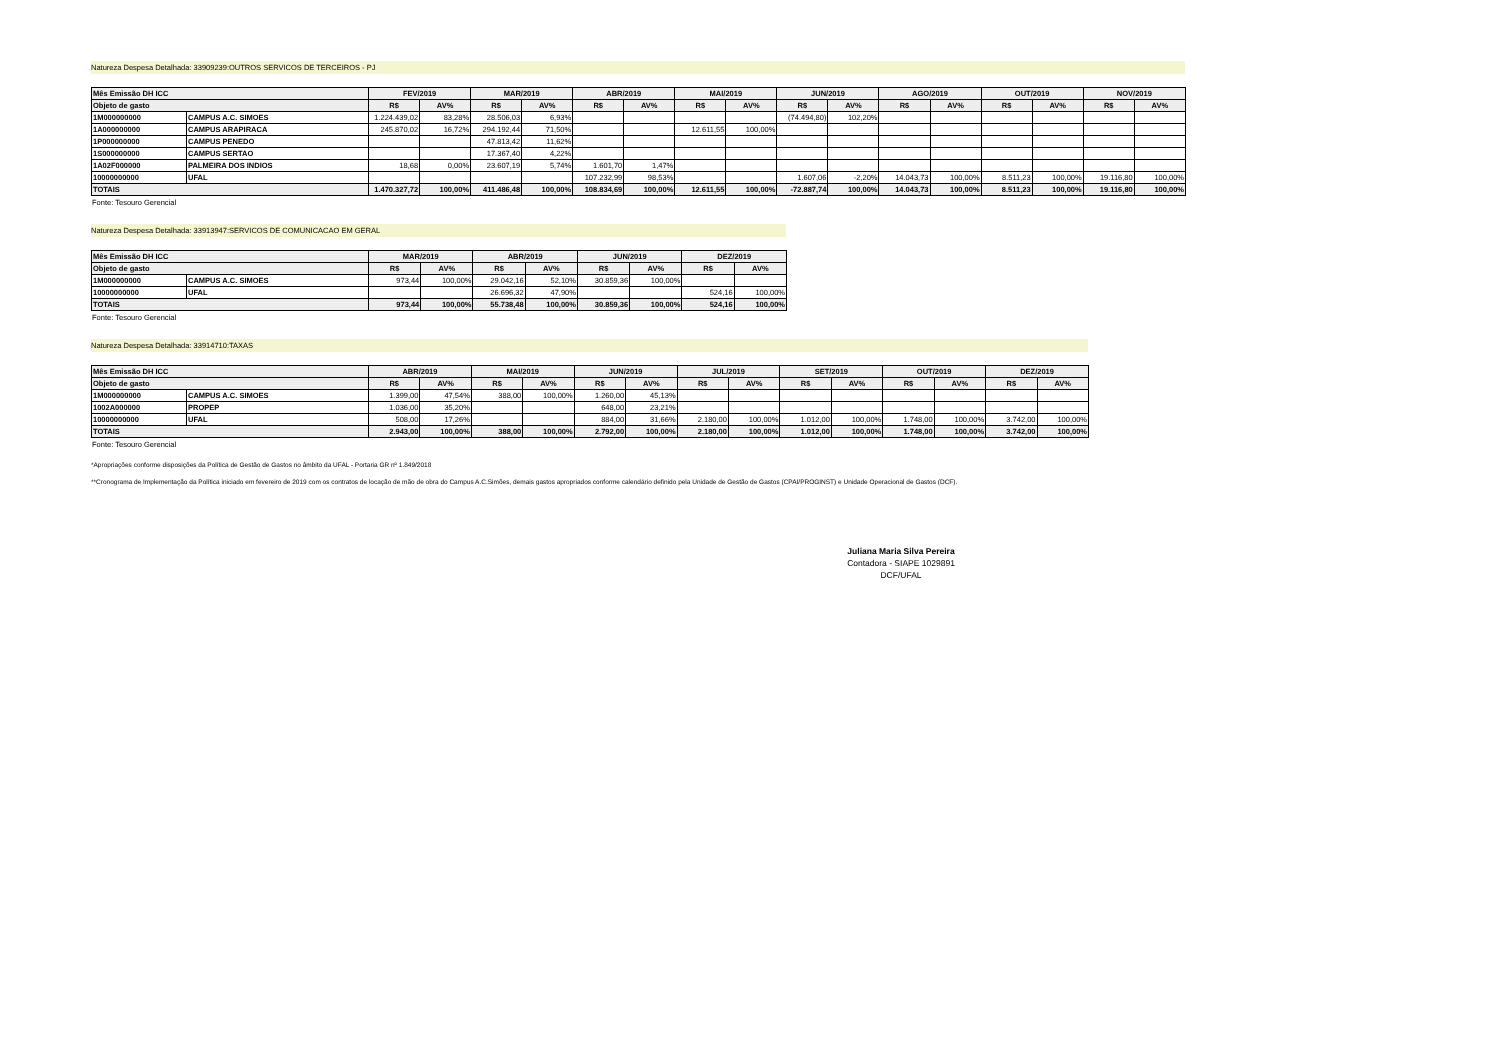Natureza Despesa Detalhada: 33909239:OUTROS SERVICOS DE TERCEIROS - PJ
| Mês Emissão DH ICC | | FEV/2019 | | MAR/2019 | | ABR/2019 | | MAI/2019 | | JUN/2019 | | AGO/2019 | | OUT/2019 | | NOV/2019 | |
| --- | --- | --- | --- | --- | --- | --- | --- | --- | --- | --- | --- | --- | --- | --- | --- | --- | --- |
| Objeto de gasto | | R$ | AV% | R$ | AV% | R$ | AV% | R$ | AV% | R$ | AV% | R$ | AV% | R$ | AV% | R$ | AV% |
| 1M000000000 | CAMPUS A.C. SIMOES | 1.224.439,02 | 83,28% | 28.506,03 | 6,93% | | | | | (74.494,80) | 102,20% | | | | | | |
| 1A000000000 | CAMPUS ARAPIRACA | 245.870,02 | 16,72% | 294.192,44 | 71,50% | | | 12.611,55 | 100,00% | | | | | | | | |
| 1P000000000 | CAMPUS PENEDO | | | 47.813,42 | 11,62% | | | | | | | | | | | | |
| 1S000000000 | CAMPUS SERTAO | | | 17.367,40 | 4,22% | | | | | | | | | | | | |
| 1A02F000000 | PALMEIRA DOS INDIOS | 18,68 | 0,00% | 23.607,19 | 5,74% | 1.601,70 | 1,47% | | | | | | | | | | |
| 10000000000 | UFAL | | | | | 107.232,99 | 98,53% | | | 1.607,06 | -2,20% | 14.043,73 | 100,00% | 8.511,23 | 100,00% | 19.116,80 | 100,00% |
| TOTAIS | | 1.470.327,72 | 100,00% | 411.486,48 | 100,00% | 108.834,69 | 100,00% | 12.611,55 | 100,00% | -72.887,74 | 100,00% | 14.043,73 | 100,00% | 8.511,23 | 100,00% | 19.116,80 | 100,00% |
Fonte: Tesouro Gerencial
Natureza Despesa Detalhada: 33913947:SERVICOS DE COMUNICACAO EM GERAL
| Mês Emissão DH ICC | | MAR/2019 | | ABR/2019 | | JUN/2019 | | DEZ/2019 | |
| --- | --- | --- | --- | --- | --- | --- | --- | --- | --- |
| Objeto de gasto | | R$ | AV% | R$ | AV% | R$ | AV% | R$ | AV% |
| 1M000000000 | CAMPUS A.C. SIMOES | 973,44 | 100,00% | 29.042,16 | 52,10% | 30.859,36 | 100,00% | | |
| 10000000000 | UFAL | | | 26.696,32 | 47,90% | | | 524,16 | 100,00% |
| TOTAIS | | 973,44 | 100,00% | 55.738,48 | 100,00% | 30.859,36 | 100,00% | 524,16 | 100,00% |
Fonte: Tesouro Gerencial
Natureza Despesa Detalhada: 33914710:TAXAS
| Mês Emissão DH ICC | | ABR/2019 | | MAI/2019 | | JUN/2019 | | JUL/2019 | | SET/2019 | | OUT/2019 | | DEZ/2019 | |
| --- | --- | --- | --- | --- | --- | --- | --- | --- | --- | --- | --- | --- | --- | --- | --- |
| Objeto de gasto | | R$ | AV% | R$ | AV% | R$ | AV% | R$ | AV% | R$ | AV% | R$ | AV% | R$ | AV% |
| 1M000000000 | CAMPUS A.C. SIMOES | 1.399,00 | 47,54% | 388,00 | 100,00% | 1.260,00 | 45,13% | | | | | | | | |
| 1002A000000 | PROPEP | 1.036,00 | 35,20% | | | 648,00 | 23,21% | | | | | | | | |
| 10000000000 | UFAL | 508,00 | 17,26% | | | 884,00 | 31,66% | 2.180,00 | 100,00% | 1.012,00 | 100,00% | 1.748,00 | 100,00% | 3.742,00 | 100,00% |
| TOTAIS | | 2.943,00 | 100,00% | 388,00 | 100,00% | 2.792,00 | 100,00% | 2.180,00 | 100,00% | 1.012,00 | 100,00% | 1.748,00 | 100,00% | 3.742,00 | 100,00% |
Fonte: Tesouro Gerencial
*Apropriações conforme disposições da Política de Gestão de Gastos no âmbito da UFAL - Portaria GR nº 1.849/2018
**Cronograma de Implementação da Política iniciado em fevereiro de 2019 com os contratos de locação de mão de obra do Campus A.C.Simões, demais gastos apropriados conforme calendário definido pela Unidade de Gestão de Gastos (CPAI/PROGINST) e Unidade Operacional de Gastos (DCF).
Juliana Maria Silva Pereira
Contadora - SIAPE 1029891
DCF/UFAL